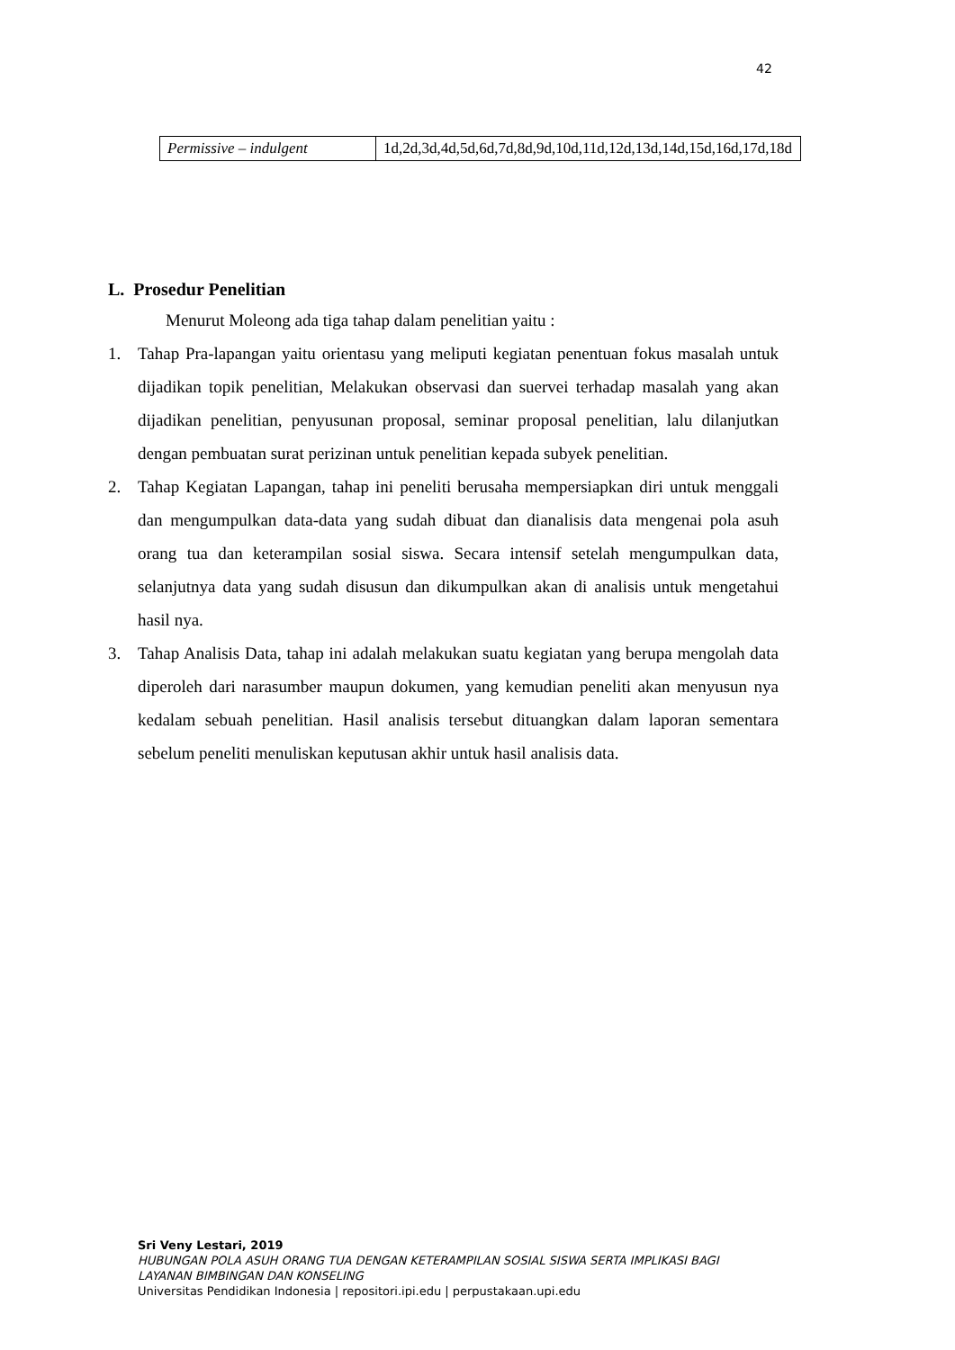42
| Permissive – indulgent | 1d,2d,3d,4d,5d,6d,7d,8d,9d,10d,11d,12d,13d,14d,15d,16d,17d,18d |
L. Prosedur Penelitian
Menurut Moleong ada tiga tahap dalam penelitian yaitu :
1. Tahap Pra-lapangan yaitu orientasu yang meliputi kegiatan penentuan fokus masalah untuk dijadikan topik penelitian, Melakukan observasi dan suervei terhadap masalah yang akan dijadikan penelitian, penyusunan proposal, seminar proposal penelitian, lalu dilanjutkan dengan pembuatan surat perizinan untuk penelitian kepada subyek penelitian.
2. Tahap Kegiatan Lapangan, tahap ini peneliti berusaha mempersiapkan diri untuk menggali dan mengumpulkan data-data yang sudah dibuat dan dianalisis data mengenai pola asuh orang tua dan keterampilan sosial siswa. Secara intensif setelah mengumpulkan data, selanjutnya data yang sudah disusun dan dikumpulkan akan di analisis untuk mengetahui hasil nya.
3. Tahap Analisis Data, tahap ini adalah melakukan suatu kegiatan yang berupa mengolah data diperoleh dari narasumber maupun dokumen, yang kemudian peneliti akan menyusun nya kedalam sebuah penelitian. Hasil analisis tersebut dituangkan dalam laporan sementara sebelum peneliti menuliskan keputusan akhir untuk hasil analisis data.
Sri Veny Lestari, 2019
HUBUNGAN POLA ASUH ORANG TUA DENGAN KETERAMPILAN SOSIAL SISWA SERTA IMPLIKASI BAGI
LAYANAN BIMBINGAN DAN KONSELING
Universitas Pendidikan Indonesia | repositori.ipi.edu | perpustakaan.upi.edu